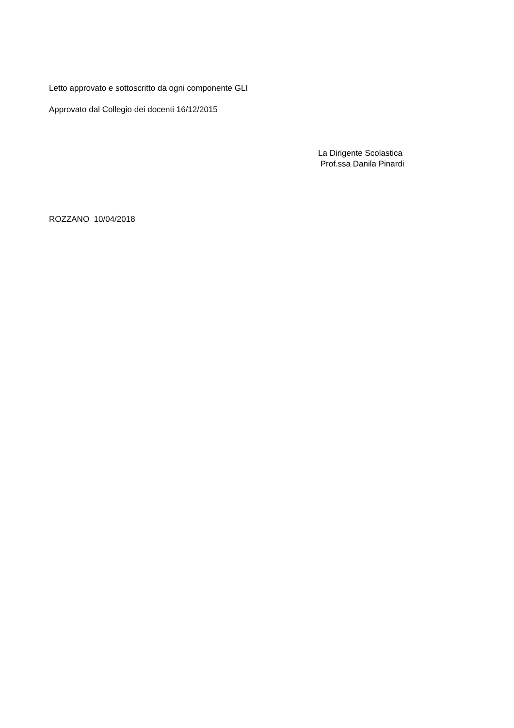Letto approvato e sottoscritto da ogni componente GLI
Approvato dal Collegio dei docenti 16/12/2015
La Dirigente Scolastica
Prof.ssa Danila Pinardi
ROZZANO 10/04/2018